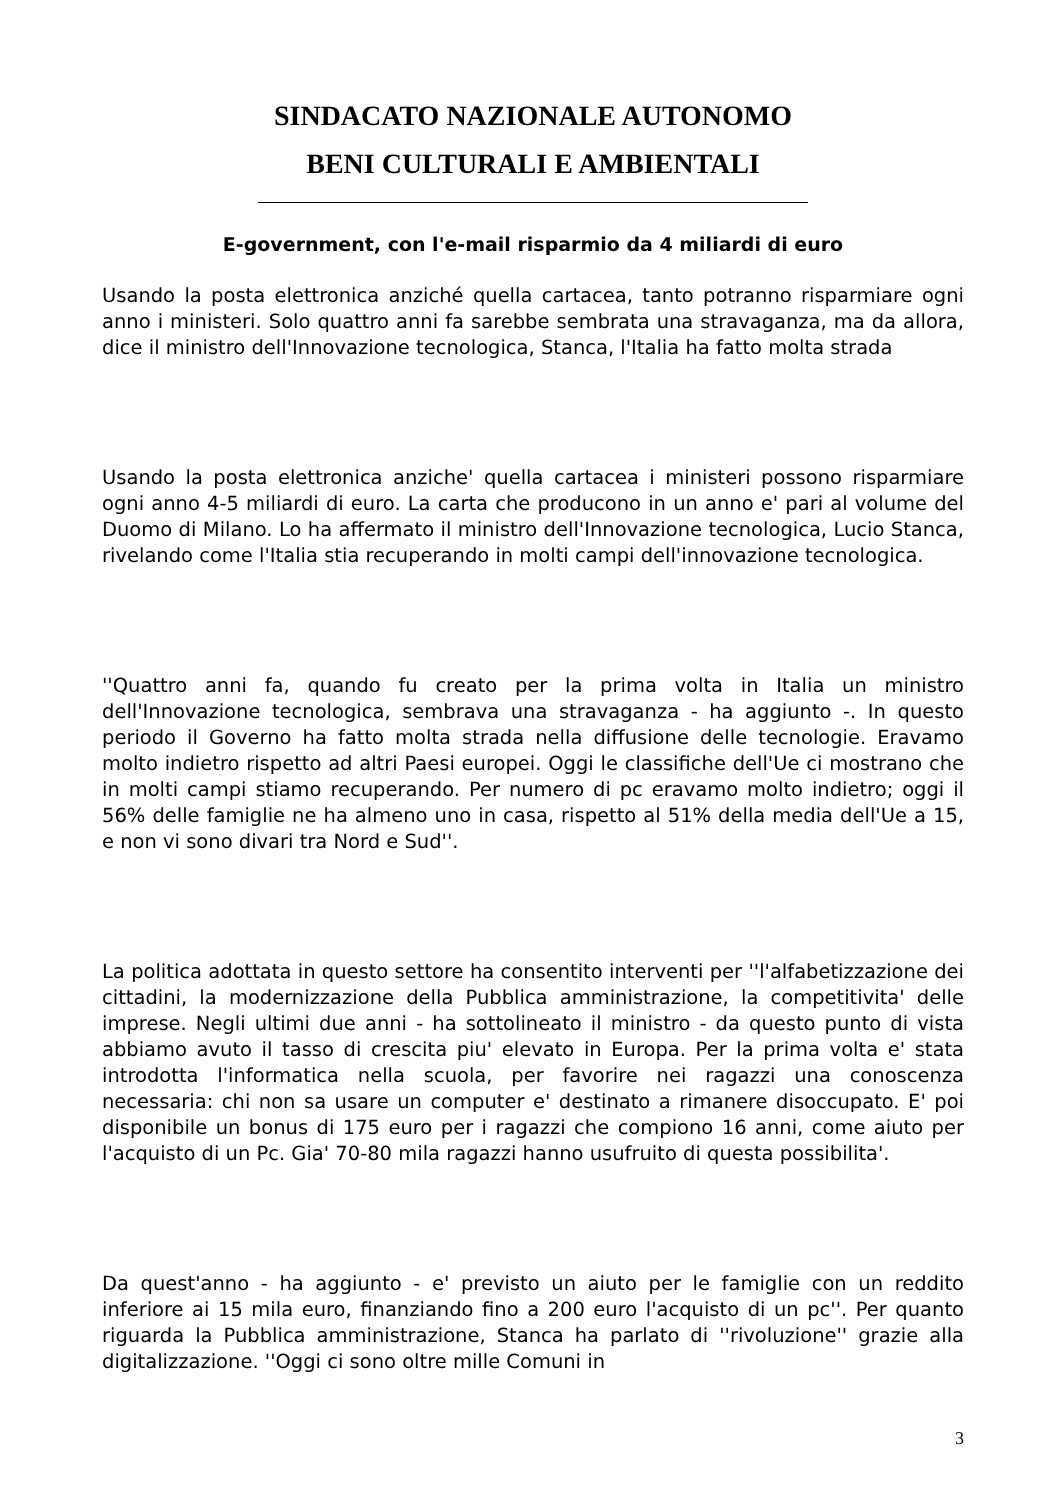SINDACATO NAZIONALE AUTONOMO
BENI CULTURALI E AMBIENTALI
E-government, con l'e-mail risparmio da 4 miliardi di euro
Usando la posta elettronica anziché quella cartacea, tanto potranno risparmiare ogni anno i ministeri. Solo quattro anni fa sarebbe sembrata una stravaganza, ma da allora, dice il ministro dell'Innovazione tecnologica, Stanca, l'Italia ha fatto molta strada
Usando la posta elettronica anziche' quella cartacea i ministeri possono risparmiare ogni anno 4-5 miliardi di euro. La carta che producono in un anno e' pari al volume del Duomo di Milano. Lo ha affermato il ministro dell'Innovazione tecnologica, Lucio Stanca, rivelando come l'Italia stia recuperando in molti campi dell'innovazione tecnologica.
''Quattro anni fa, quando fu creato per la prima volta in Italia un ministro dell'Innovazione tecnologica, sembrava una stravaganza - ha aggiunto -. In questo periodo il Governo ha fatto molta strada nella diffusione delle tecnologie. Eravamo molto indietro rispetto ad altri Paesi europei. Oggi le classifiche dell'Ue ci mostrano che in molti campi stiamo recuperando. Per numero di pc eravamo molto indietro; oggi il 56% delle famiglie ne ha almeno uno in casa, rispetto al 51% della media dell'Ue a 15, e non vi sono divari tra Nord e Sud''.
La politica adottata in questo settore ha consentito interventi per ''l'alfabetizzazione dei cittadini, la modernizzazione della Pubblica amministrazione, la competitivita' delle imprese. Negli ultimi due anni - ha sottolineato il ministro - da questo punto di vista abbiamo avuto il tasso di crescita piu' elevato in Europa. Per la prima volta e' stata introdotta l'informatica nella scuola, per favorire nei ragazzi una conoscenza necessaria: chi non sa usare un computer e' destinato a rimanere disoccupato. E' poi disponibile un bonus di 175 euro per i ragazzi che compiono 16 anni, come aiuto per l'acquisto di un Pc. Gia' 70-80 mila ragazzi hanno usufruito di questa possibilita'.
Da quest'anno - ha aggiunto - e' previsto un aiuto per le famiglie con un reddito inferiore ai 15 mila euro, finanziando fino a 200 euro l'acquisto di un pc''. Per quanto riguarda la Pubblica amministrazione, Stanca ha parlato di ''rivoluzione'' grazie alla digitalizzazione. ''Oggi ci sono oltre mille Comuni in
3